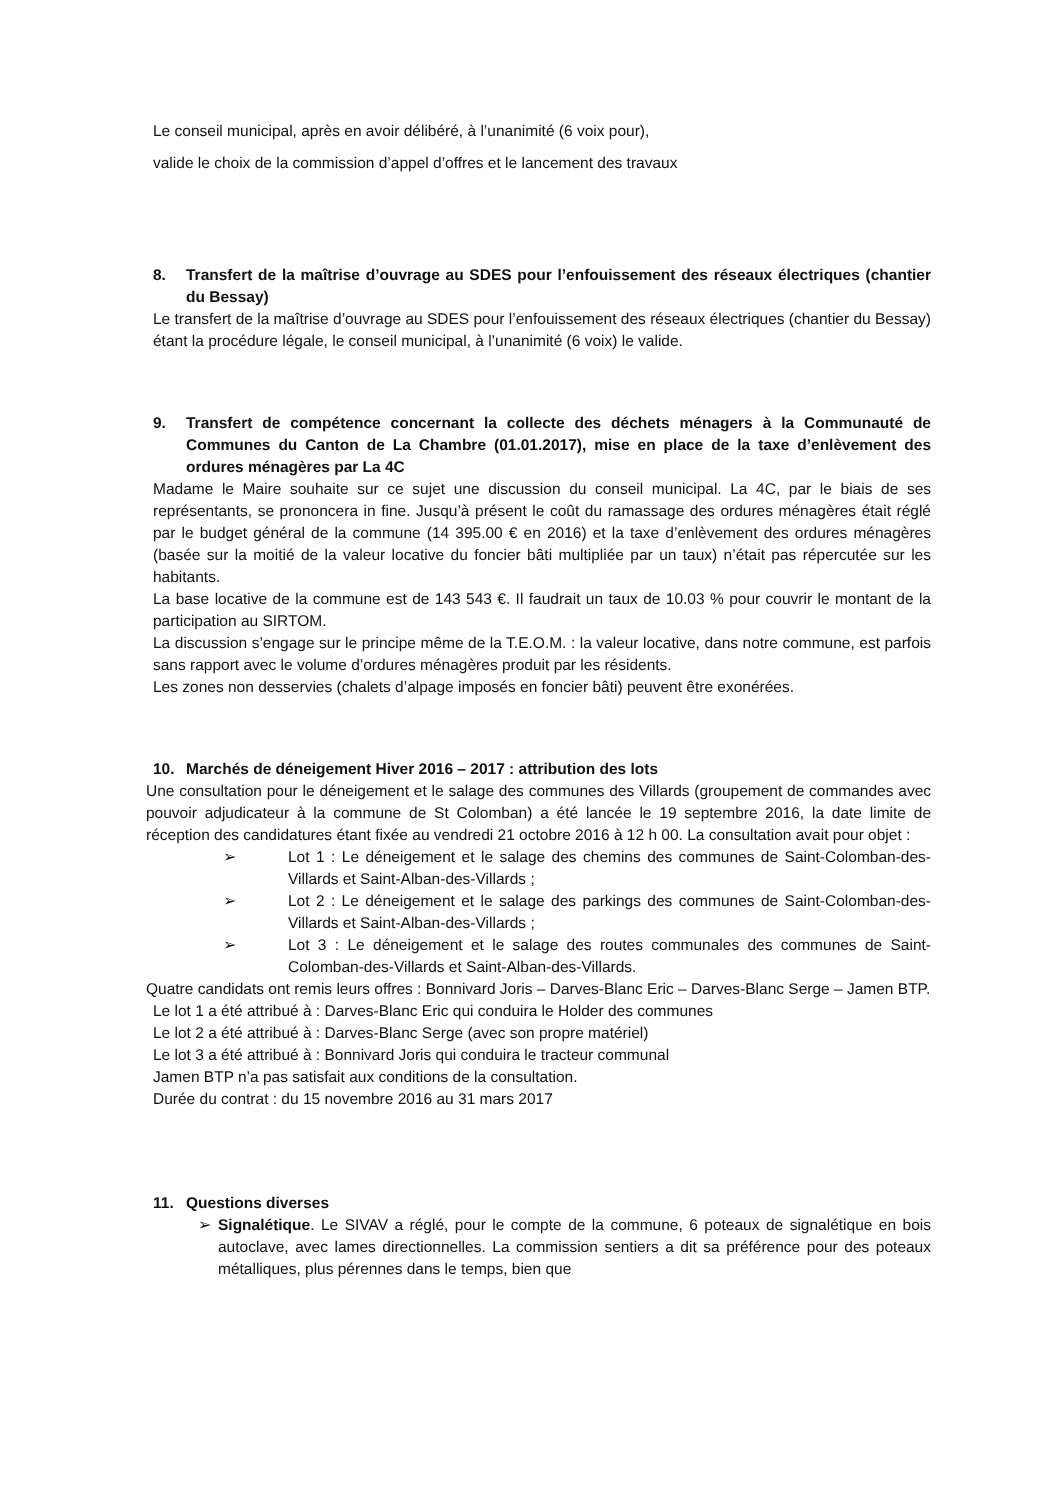Le conseil municipal, après en avoir délibéré, à l’unanimité (6 voix pour),
valide le choix de la commission d’appel d’offres et le lancement des travaux
8. Transfert de la maîtrise d’ouvrage au SDES pour l’enfouissement des réseaux électriques (chantier du Bessay)
Le transfert de la maîtrise d’ouvrage au SDES pour l’enfouissement des réseaux électriques (chantier du Bessay) étant la procédure légale, le conseil municipal, à l’unanimité (6 voix) le valide.
9. Transfert de compétence concernant la collecte des déchets ménagers à la Communauté de Communes du Canton de La Chambre (01.01.2017), mise en place de la taxe d’enlèvement des ordures ménagères par La 4C
Madame le Maire souhaite sur ce sujet une discussion du conseil municipal. La 4C, par le biais de ses représentants, se prononcera in fine. Jusqu’à présent le coût du ramassage des ordures ménagères était réglé par le budget général de la commune (14 395.00 € en 2016) et la taxe d’enlèvement des ordures ménagères (basée sur la moitié de la valeur locative du foncier bâti multipliée par un taux) n’était pas répercutée sur les habitants.
La base locative de la commune est de 143 543 €. Il faudrait un taux de 10.03 % pour couvrir le montant de la participation au SIRTOM.
La discussion s’engage sur le principe même de la T.E.O.M. : la valeur locative, dans notre commune, est parfois sans rapport avec le volume d’ordures ménagères produit par les résidents.
Les zones non desservies (chalets d’alpage imposés en foncier bâti) peuvent être exonérées.
10. Marchés de déneigement Hiver 2016 – 2017 : attribution des lots
Une consultation pour le déneigement et le salage des communes des Villards (groupement de commandes avec pouvoir adjudicateur à la commune de St Colomban) a été lancée le 19 septembre 2016, la date limite de réception des candidatures étant fixée au vendredi 21 octobre 2016 à 12 h 00. La consultation avait pour objet :
➢ Lot 1 : Le déneigement et le salage des chemins des communes de Saint-Colomban-des-Villards et Saint-Alban-des-Villards ;
➢ Lot 2 : Le déneigement et le salage des parkings des communes de Saint-Colomban-des-Villards et Saint-Alban-des-Villards ;
➢ Lot 3 : Le déneigement et le salage des routes communales des communes de Saint-Colomban-des-Villards et Saint-Alban-des-Villards.
Quatre candidats ont remis leurs offres : Bonnivard Joris – Darves-Blanc Eric – Darves-Blanc Serge – Jamen BTP.
Le lot 1 a été attribué à : Darves-Blanc Eric qui conduira le Holder des communes
Le lot 2 a été attribué à : Darves-Blanc Serge (avec son propre matériel)
Le lot 3 a été attribué à : Bonnivard Joris qui conduira le tracteur communal
Jamen BTP n’a pas satisfait aux conditions de la consultation.
Durée du contrat : du 15 novembre 2016 au 31 mars 2017
11. Questions diverses
➢ Signalétique. Le SIVAV a réglé, pour le compte de la commune, 6 poteaux de signalétique en bois autoclave, avec lames directionnelles. La commission sentiers a dit sa préférence pour des poteaux métalliques, plus pérennes dans le temps, bien que